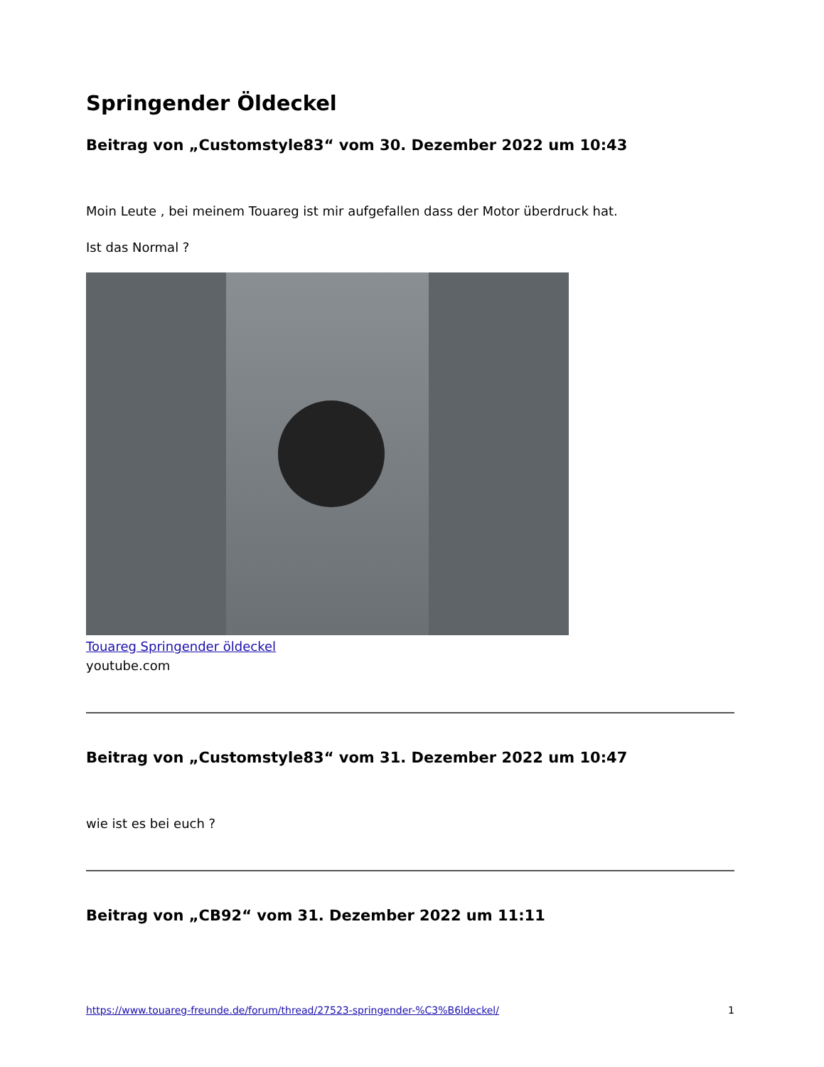Springender Öldeckel
Beitrag von „Customstyle83“ vom 30. Dezember 2022 um 10:43
Moin Leute , bei meinem Touareg ist mir aufgefallen dass der Motor überdruck hat.
Ist das Normal ?
Touareg Springender öldeckel
youtube.com
Beitrag von „Customstyle83“ vom 31. Dezember 2022 um 10:47
wie ist es bei euch ?
Beitrag von „CB92“ vom 31. Dezember 2022 um 11:11
https://www.touareg-freunde.de/forum/thread/27523-springender-%C3%B6ldeckel/ 1